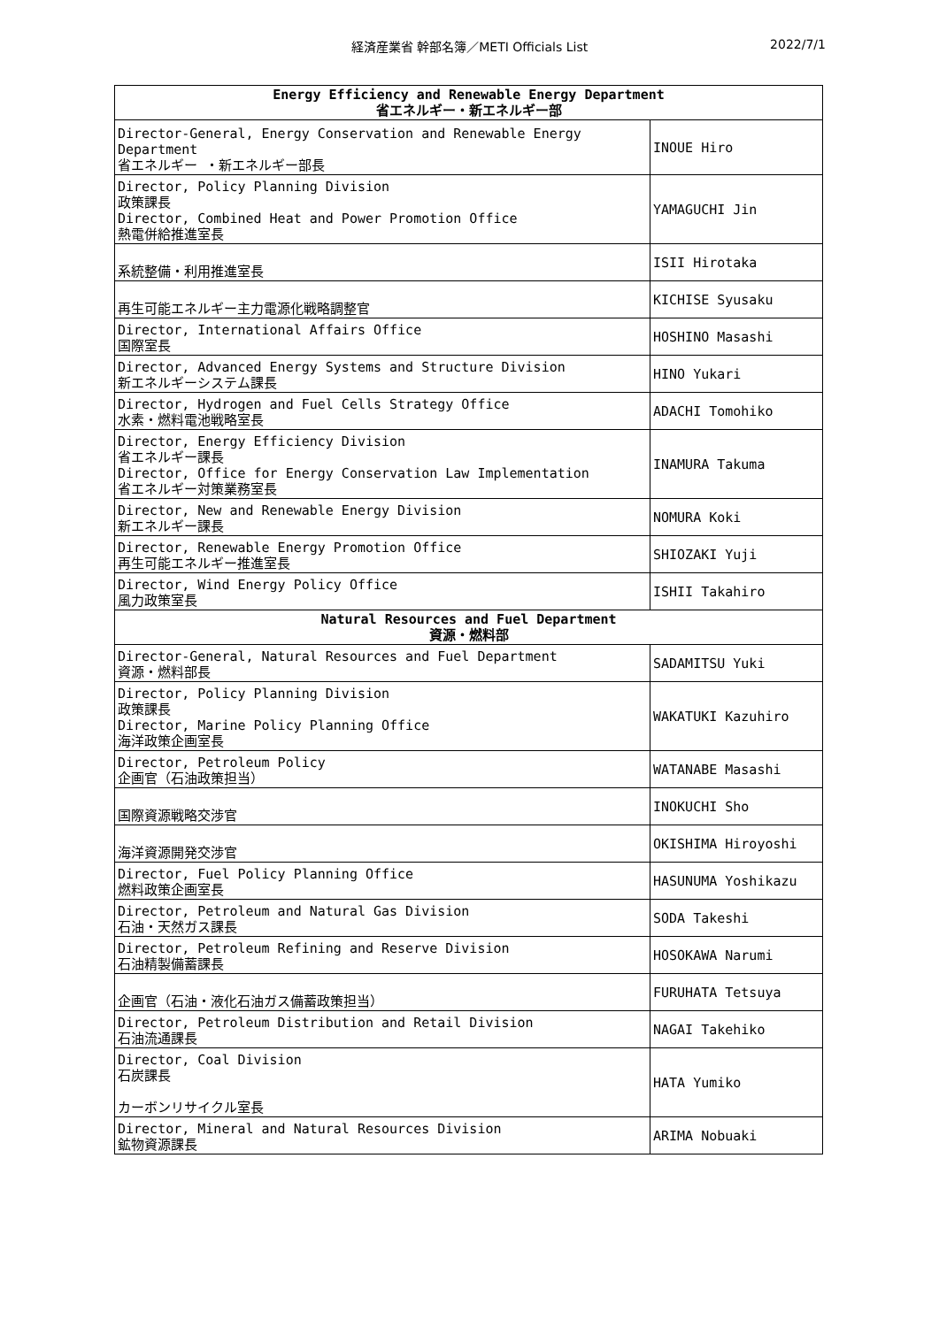経済産業省 幹部名簿／METI Officials List 2022/7/1
| Energy Efficiency and Renewable Energy Department 省エネルギー・新エネルギー部 | |
| --- | --- |
| Director-General, Energy Conservation and Renewable Energy Department 省エネルギー ・新エネルギー部長 | INOUE Hiro |
| Director, Policy Planning Division 政策課長 Director, Combined Heat and Power Promotion Office 熱電併給推進室長 | YAMAGUCHI Jin |
| 系統整備・利用推進室長 | ISII Hirotaka |
| 再生可能エネルギー主力電源化戦略調整官 | KICHISE Syusaku |
| Director, International Affairs Office 国際室長 | HOSHINO Masashi |
| Director, Advanced Energy Systems and Structure Division 新エネルギーシステム課長 | HINO Yukari |
| Director, Hydrogen and Fuel Cells Strategy Office 水素・燃料電池戦略室長 | ADACHI Tomohiko |
| Director, Energy Efficiency Division 省エネルギー課長 Director, Office for Energy Conservation Law Implementation 省エネルギー対策業務室長 | INAMURA Takuma |
| Director, New and Renewable Energy Division 新エネルギー課長 | NOMURA Koki |
| Director, Renewable Energy Promotion Office 再生可能エネルギー推進室長 | SHIOZAKI Yuji |
| Director, Wind Energy Policy Office 風力政策室長 | ISHII Takahiro |
| Natural Resources and Fuel Department 資源・燃料部 | |
| Director-General, Natural Resources and Fuel Department 資源・燃料部長 | SADAMITSU Yuki |
| Director, Policy Planning Division 政策課長 Director, Marine Policy Planning Office 海洋政策企画室長 | WAKATUKI Kazuhiro |
| Director, Petroleum Policy 企画官（石油政策担当） | WATANABE Masashi |
| 国際資源戦略交渉官 | INOKUCHI Sho |
| 海洋資源開発交渉官 | OKISHIMA Hiroyoshi |
| Director, Fuel Policy Planning Office 燃料政策企画室長 | HASUNUMA Yoshikazu |
| Director, Petroleum and Natural Gas Division 石油・天然ガス課長 | SODA Takeshi |
| Director, Petroleum Refining and Reserve Division 石油精製備蓄課長 | HOSOKAWA Narumi |
| 企画官（石油・液化石油ガス備蓄政策担当） | FURUHATA Tetsuya |
| Director, Petroleum Distribution and Retail Division 石油流通課長 | NAGAI Takehiko |
| Director, Coal Division 石炭課長 カーボンリサイクル室長 | HATA Yumiko |
| Director, Mineral and Natural Resources Division 鉱物資源課長 | ARIMA Nobuaki |